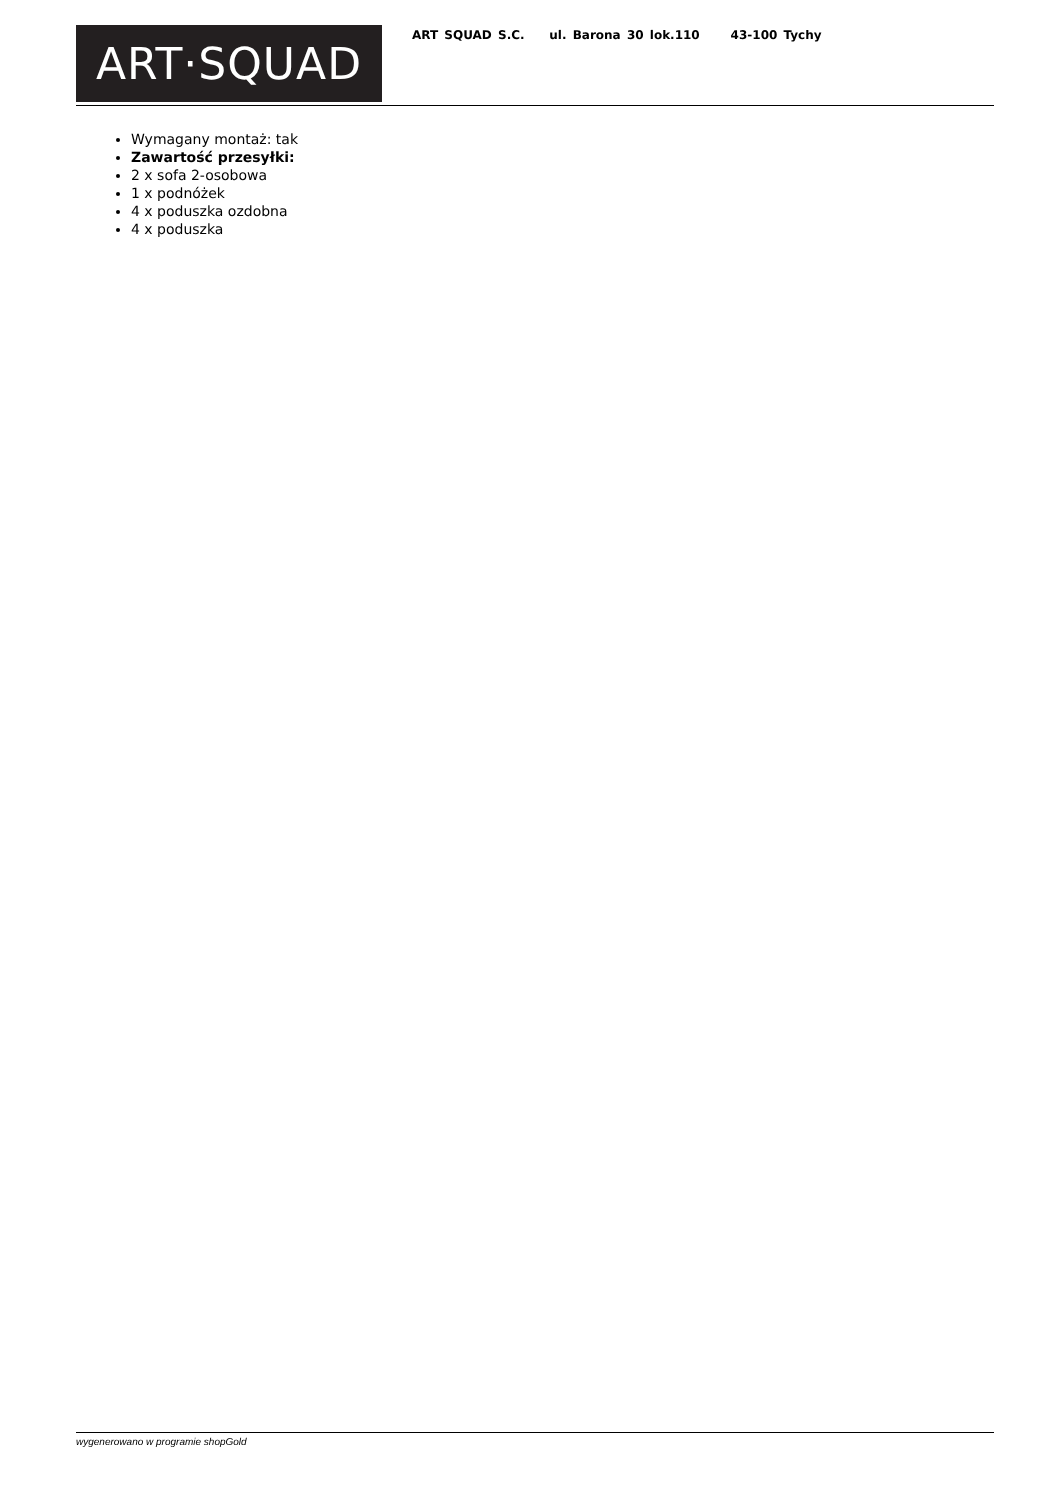ART·SQUAD
ART SQUAD S.C. ul. Barona 30 lok.110 43-100 Tychy
Wymagany montaż: tak
Zawartość przesyłki:
2 x sofa 2-osobowa
1 x podnóżek
4 x poduszka ozdobna
4 x poduszka
wygenerowano w programie shopGold